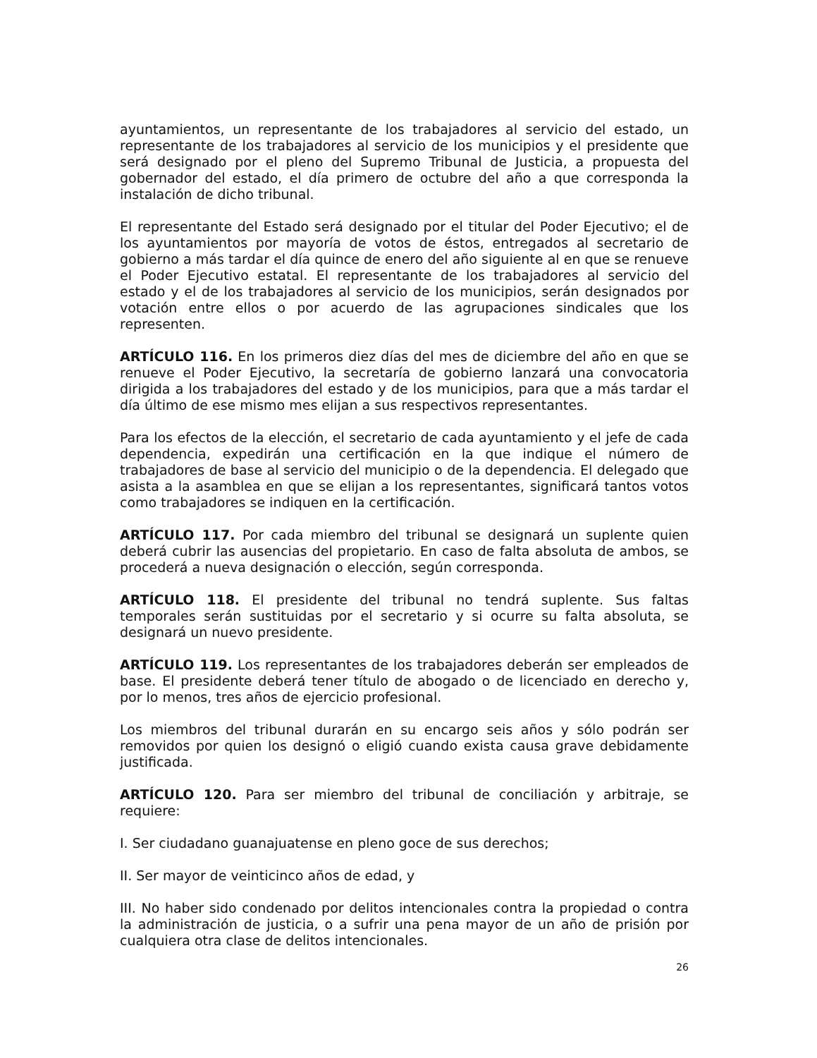ayuntamientos, un representante de los trabajadores al servicio del estado, un representante de los trabajadores al servicio de los municipios y el presidente que será designado por el pleno del Supremo Tribunal de Justicia, a propuesta del gobernador del estado, el día primero de octubre del año a que corresponda la instalación de dicho tribunal.
El representante del Estado será designado por el titular del Poder Ejecutivo; el de los ayuntamientos por mayoría de votos de éstos, entregados al secretario de gobierno a más tardar el día quince de enero del año siguiente al en que se renueve el Poder Ejecutivo estatal. El representante de los trabajadores al servicio del estado y el de los trabajadores al servicio de los municipios, serán designados por votación entre ellos o por acuerdo de las agrupaciones sindicales que los representen.
ARTÍCULO 116. En los primeros diez días del mes de diciembre del año en que se renueve el Poder Ejecutivo, la secretaría de gobierno lanzará una convocatoria dirigida a los trabajadores del estado y de los municipios, para que a más tardar el día último de ese mismo mes elijan a sus respectivos representantes.
Para los efectos de la elección, el secretario de cada ayuntamiento y el jefe de cada dependencia, expedirán una certificación en la que indique el número de trabajadores de base al servicio del municipio o de la dependencia. El delegado que asista a la asamblea en que se elijan a los representantes, significará tantos votos como trabajadores se indiquen en la certificación.
ARTÍCULO 117. Por cada miembro del tribunal se designará un suplente quien deberá cubrir las ausencias del propietario. En caso de falta absoluta de ambos, se procederá a nueva designación o elección, según corresponda.
ARTÍCULO 118. El presidente del tribunal no tendrá suplente. Sus faltas temporales serán sustituidas por el secretario y si ocurre su falta absoluta, se designará un nuevo presidente.
ARTÍCULO 119. Los representantes de los trabajadores deberán ser empleados de base. El presidente deberá tener título de abogado o de licenciado en derecho y, por lo menos, tres años de ejercicio profesional.
Los miembros del tribunal durarán en su encargo seis años y sólo podrán ser removidos por quien los designó o eligió cuando exista causa grave debidamente justificada.
ARTÍCULO 120. Para ser miembro del tribunal de conciliación y arbitraje, se requiere:
I. Ser ciudadano guanajuatense en pleno goce de sus derechos;
II. Ser mayor de veinticinco años de edad, y
III. No haber sido condenado por delitos intencionales contra la propiedad o contra la administración de justicia, o a sufrir una pena mayor de un año de prisión por cualquiera otra clase de delitos intencionales.
26